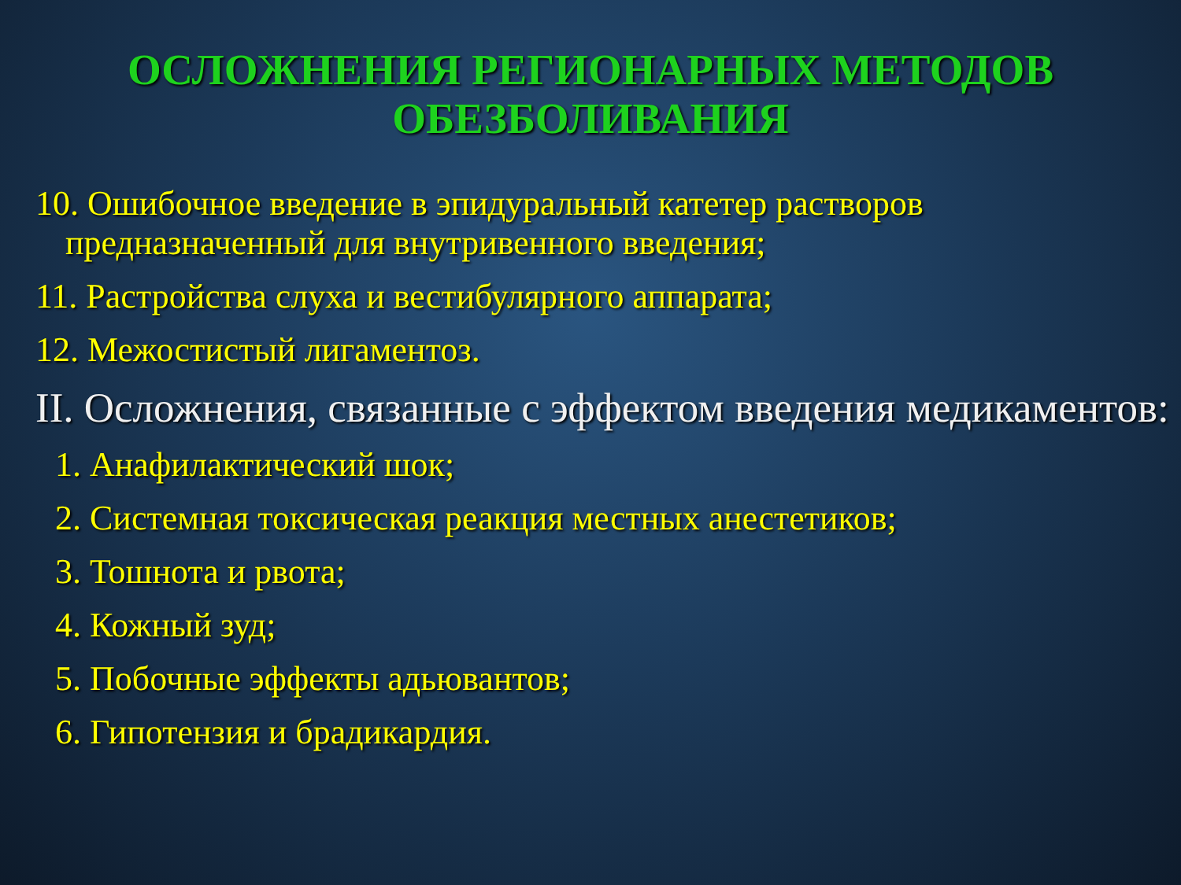ОСЛОЖНЕНИЯ РЕГИОНАРНЫХ МЕТОДОВ
ОБЕЗБОЛИВАНИЯ
10. Ошибочное введение в эпидуральный катетер растворов предназначенный для внутривенного введения;
11. Растройства слуха и вестибулярного аппарата;
12. Межостистый лигаментоз.
II. Осложнения, связанные с эффектом введения медикаментов:
1. Анафилактический шок;
2. Системная токсическая реакция местных анестетиков;
3. Тошнота и рвота;
4. Кожный зуд;
5. Побочные эффекты адьювантов;
6. Гипотензия и брадикардия.